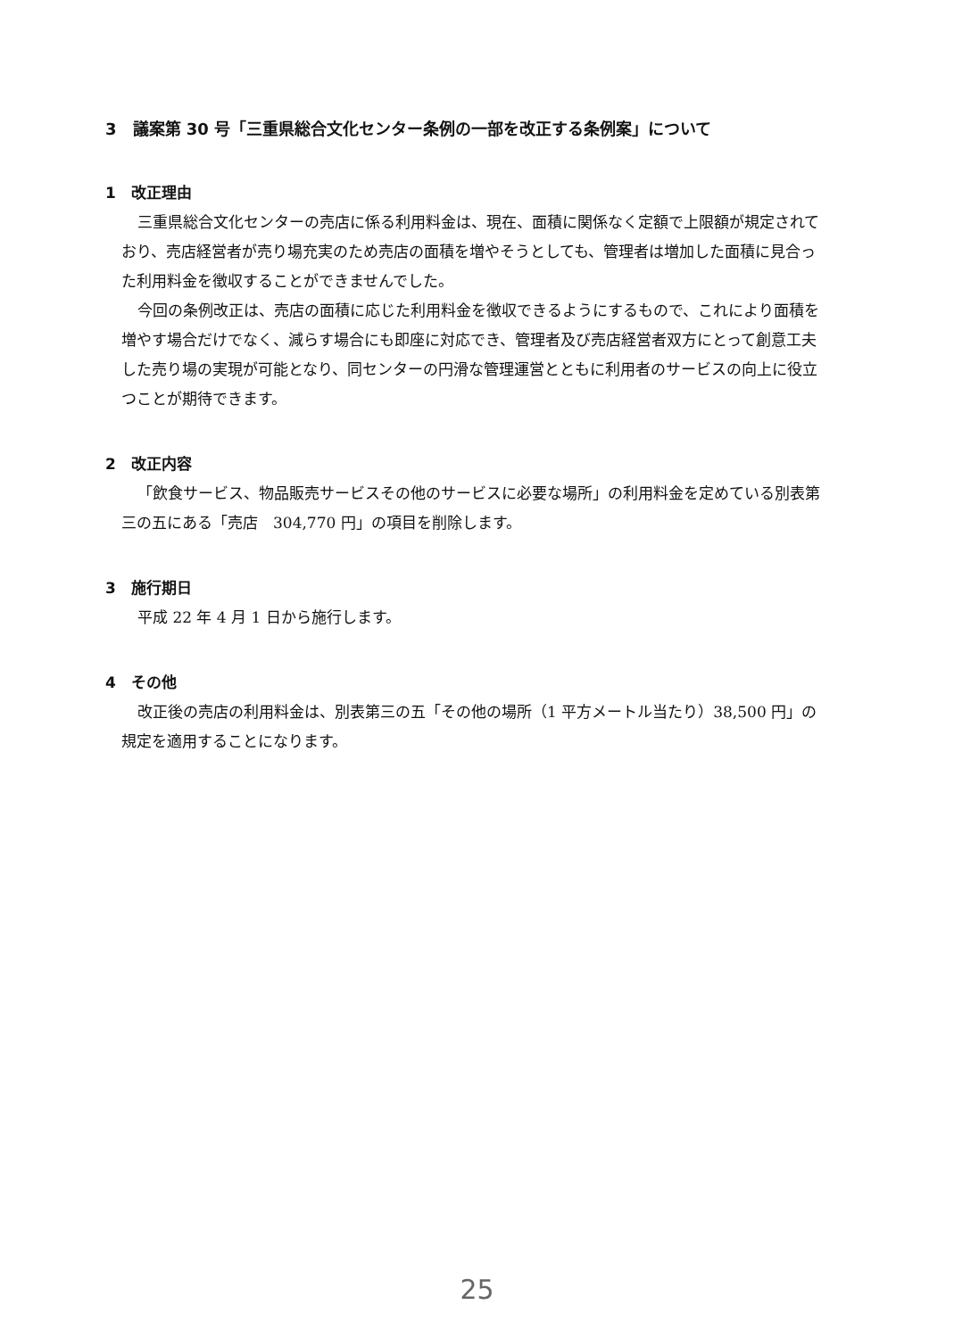3　議案第 30 号「三重県総合文化センター条例の一部を改正する条例案」について
1　改正理由
三重県総合文化センターの売店に係る利用料金は、現在、面積に関係なく定額で上限額が規定されており、売店経営者が売り場充実のため売店の面積を増やそうとしても、管理者は増加した面積に見合った利用料金を徴収することができませんでした。
今回の条例改正は、売店の面積に応じた利用料金を徴収できるようにするもので、これにより面積を増やす場合だけでなく、減らす場合にも即座に対応でき、管理者及び売店経営者双方にとって創意工夫した売り場の実現が可能となり、同センターの円滑な管理運営とともに利用者のサービスの向上に役立つことが期待できます。
2　改正内容
「飲食サービス、物品販売サービスその他のサービスに必要な場所」の利用料金を定めている別表第三の五にある「売店　304,770 円」の項目を削除します。
3　施行期日
平成 22 年 4 月 1 日から施行します。
4　その他
改正後の売店の利用料金は、別表第三の五「その他の場所（1 平方メートル当たり）38,500 円」の規定を適用することになります。
25